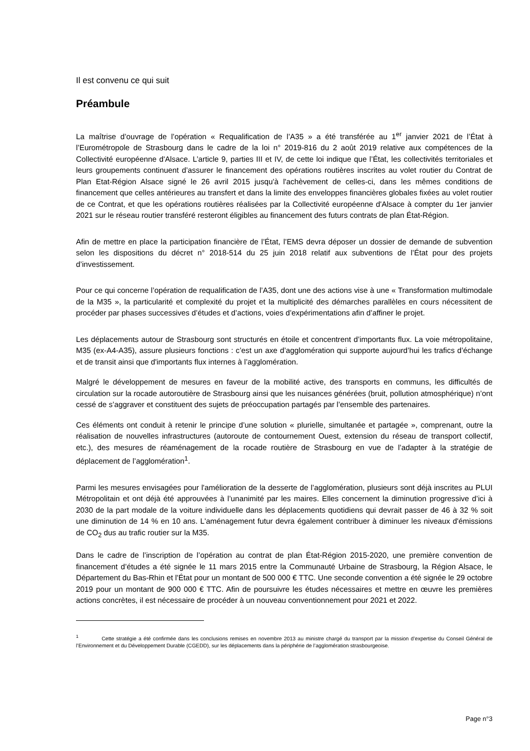Il est convenu ce qui suit
Préambule
La maîtrise d’ouvrage de l’opération « Requalification de l’A35 » a été transférée au 1<sup>er</sup> janvier 2021 de l’État à l’Eurométropole de Strasbourg dans le cadre de la loi n° 2019-816 du 2 août 2019 relative aux compétences de la Collectivité européenne d'Alsace. L’article 9, parties III et IV, de cette loi indique que l’État, les collectivités territoriales et leurs groupements continuent d’assurer le financement des opérations routières inscrites au volet routier du Contrat de Plan Etat-Région Alsace signé le 26 avril 2015 jusqu'à l'achèvement de celles-ci, dans les mêmes conditions de financement que celles antérieures au transfert et dans la limite des enveloppes financières globales fixées au volet routier de ce Contrat, et que les opérations routières réalisées par la Collectivité européenne d'Alsace à compter du 1er janvier 2021 sur le réseau routier transféré resteront éligibles au financement des futurs contrats de plan État-Région.
Afin de mettre en place la participation financière de l’État, l’EMS devra déposer un dossier de demande de subvention selon les dispositions du décret n° 2018-514 du 25 juin 2018 relatif aux subventions de l’État pour des projets d’investissement.
Pour ce qui concerne l’opération de requalification de l’A35, dont une des actions vise à une « Transformation multimodale de la M35 », la particularité et complexité du projet et la multiplicité des démarches parallèles en cours nécessitent de procéder par phases successives d’études et d’actions, voies d’expérimentations afin d’affiner le projet.
Les déplacements autour de Strasbourg sont structurés en étoile et concentrent d’importants flux. La voie métropolitaine, M35 (ex-A4-A35), assure plusieurs fonctions : c’est un axe d’agglomération qui supporte aujourd’hui les trafics d’échange et de transit ainsi que d'importants flux internes à l’agglomération.
Malgré le développement de mesures en faveur de la mobilité active, des transports en communs, les difficultés de circulation sur la rocade autoroutière de Strasbourg ainsi que les nuisances générées (bruit, pollution atmosphérique) n’ont cessé de s’aggraver et constituent des sujets de préoccupation partagés par l’ensemble des partenaires.
Ces éléments ont conduit à retenir le principe d’une solution « plurielle, simultanée et partagée », comprenant, outre la réalisation de nouvelles infrastructures (autoroute de contournement Ouest, extension du réseau de transport collectif, etc.), des mesures de réaménagement de la rocade routière de Strasbourg en vue de l’adapter à la stratégie de déplacement de l’agglomération<sup>1</sup>.
Parmi les mesures envisagées pour l'amélioration de la desserte de l’agglomération, plusieurs sont déjà inscrites au PLUI Métropolitain et ont déjà été approuvées à l’unanimité par les maires. Elles concernent la diminution progressive d’ici à 2030 de la part modale de la voiture individuelle dans les déplacements quotidiens qui devrait passer de 46 à 32 % soit une diminution de 14 % en 10 ans. L'aménagement futur devra également contribuer à diminuer les niveaux d'émissions de CO<sub>2</sub> dus au trafic routier sur la M35.
Dans le cadre de l’inscription de l’opération au contrat de plan État-Région 2015-2020, une première convention de financement d’études a été signée le 11 mars 2015 entre la Communauté Urbaine de Strasbourg, la Région Alsace, le Département du Bas-Rhin et l'État pour un montant de 500 000 € TTC. Une seconde convention a été signée le 29 octobre 2019 pour un montant de 900 000 € TTC. Afin de poursuivre les études nécessaires et mettre en œuvre les premières actions concrètes, il est nécessaire de procéder à un nouveau conventionnement pour 2021 et 2022.
<sup>1</sup> Cette stratégie a été confirmée dans les conclusions remises en novembre 2013 au ministre chargé du transport par la mission d’expertise du Conseil Général de l’Environnement et du Développement Durable (CGEDD), sur les déplacements dans la périphérie de l’agglomération strasbourgeoise.
Page n°3